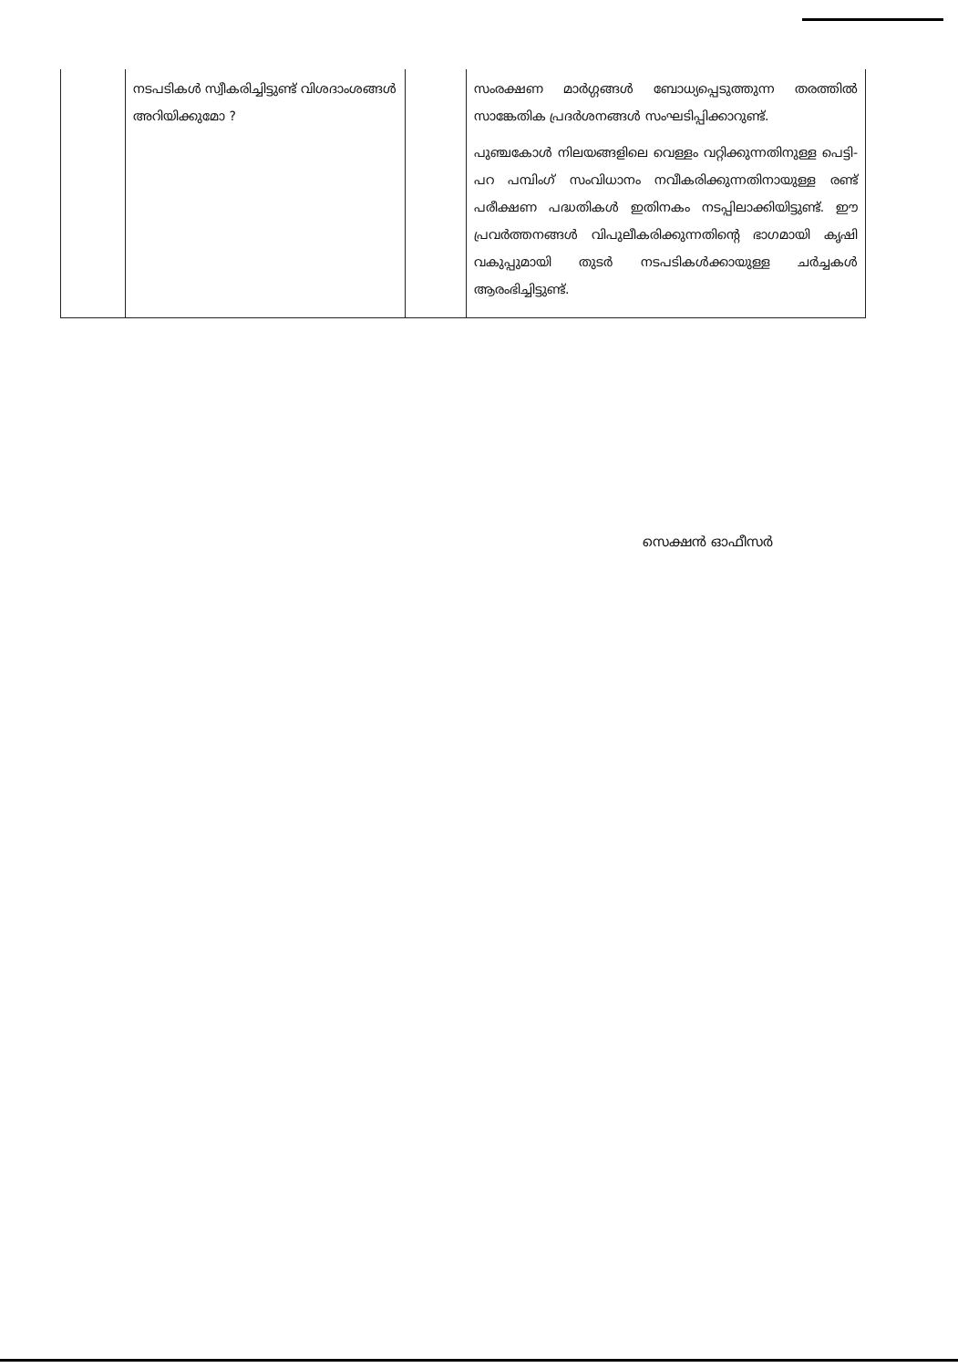| | നടപടികൾ സ്വീകരിച്ചിട്ടുണ്ട് വിശദാംശങ്ങൾ അറിയിക്കുമോ ? | | സംരക്ഷണ മാർഗ്ഗങ്ങൾ ബോധ്യപ്പെടുത്തുന്ന തരത്തിൽ സാങ്കേതിക പ്രദർശനങ്ങൾ സംഘടിപ്പിക്കാറുണ്ട്. പുഞ്ചകോൾ നിലയങ്ങളിലെ വെള്ളം വറ്റിക്കുന്നതിനുള്ള പെട്ടി-പറ പമ്പിംഗ് സംവിധാനം നവീകരിക്കുന്നതിനായുള്ള രണ്ട് പരീക്ഷണ പദ്ധതികൾ ഇതിനകം നടപ്പിലാക്കിയിട്ടുണ്ട്. ഈ പ്രവർത്തനങ്ങൾ വിപുലീകരിക്കുന്നതിന്റെ ഭാഗമായി കൃഷി വകുപ്പുമായി തുടർ നടപടികൾക്കായുള്ള ചർച്ചകൾ ആരംഭിച്ചിട്ടുണ്ട്. |
സെക്ഷൻ ഓഫീസർ